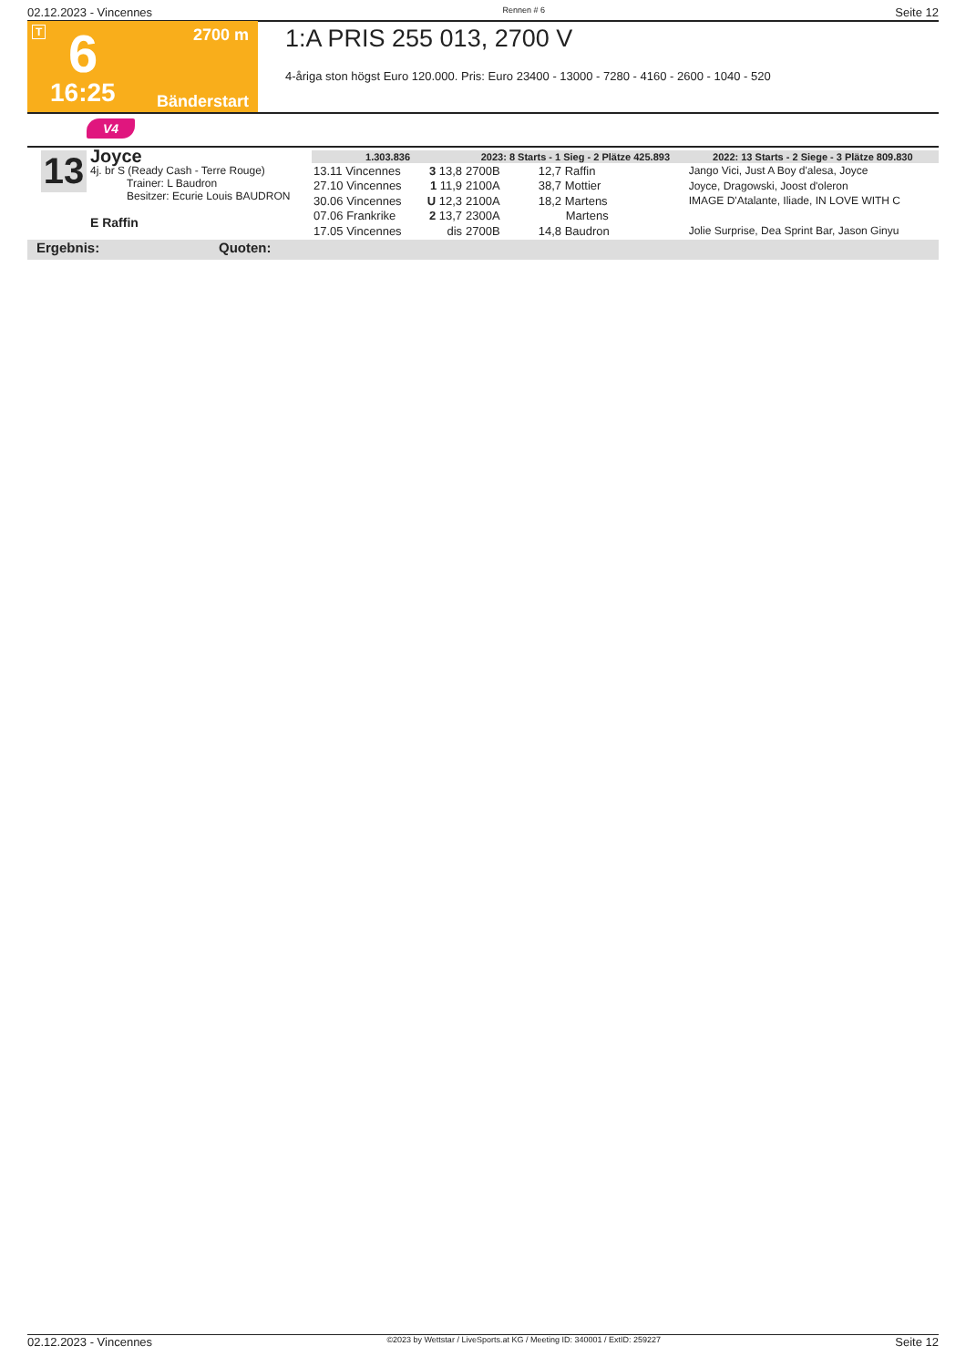02.12.2023 - Vincennes Rennen # 6 Seite 12
T 2700 m 6
16:25 Bänderstart
1:A PRIS 255 013, 2700 V
4-åriga ston högst Euro 120.000. Pris: Euro 23400 - 13000 - 7280 - 4160 - 2600 - 1040 - 520
V4
13
Joyce
4j. br S (Ready Cash - Terre Rouge)
Trainer: L Baudron
Besitzer: Ecurie Louis BAUDRON
E Raffin
| 1.303.836 | | 2023: 8 Starts - 1 Sieg - 2 Plätze 425.893 | | | 2022: 13 Starts - 2 Siege - 3 Plätze 809.830 |
| --- | --- | --- | --- | --- | --- |
| 13.11 Vincennes | 3 13,8 | 2700B | 12,7 Raffin | | Jango Vici, Just A Boy d'alesa, Joyce |
| 27.10 Vincennes | 1 11,9 | 2100A | 38,7 Mottier | | Joyce, Dragowski, Joost d'oleron |
| 30.06 Vincennes | U 12,3 | 2100A | 18,2 Martens | | IMAGE D'Atalante, Iliade, IN LOVE WITH C |
| 07.06 Frankrike | 2 13,7 | 2300A | Martens | | |
| 17.05 Vincennes | dis | 2700B | 14,8 Baudron | | Jolie Surprise, Dea Sprint Bar, Jason Ginyu |
Ergebnis: Quoten:
02.12.2023 - Vincennes ©2023 by Wettstar / LiveSports.at KG / Meeting ID: 340001 / ExtID: 259227 Seite 12